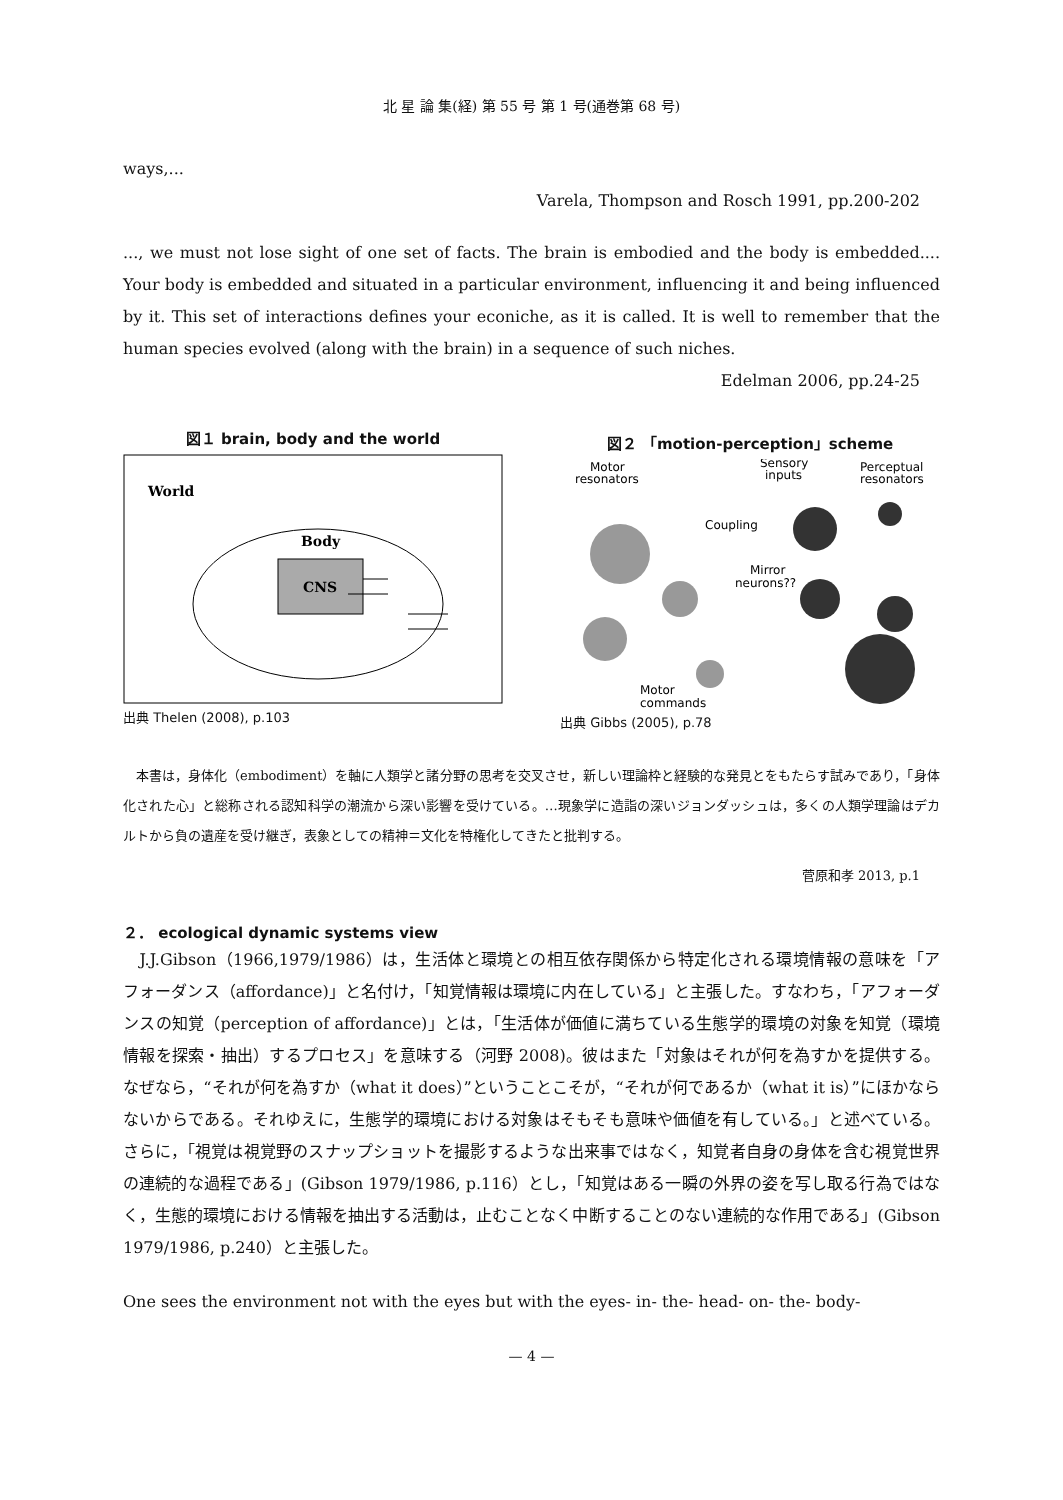北 星 論 集(経) 第 55 号 第 1 号(通巻第 68 号)
ways,...
Varela, Thompson and Rosch 1991, pp.200-202
..., we must not lose sight of one set of facts. The brain is embodied and the body is embedded.... Your body is embedded and situated in a particular environment, influencing it and being influenced by it. This set of interactions defines your econiche, as it is called. It is well to remember that the human species evolved (along with the brain) in a sequence of such niches.
Edelman 2006, pp.24-25
図１ brain, body and the world
World
Body
CNS
出典 Thelen (2008), p.103
図２ 「motion-perception」scheme
Motor
resonators
Sensory
inputs
Perceptual
resonators
Coupling
Mirror
neurons??
Motor
commands
出典 Gibbs (2005), p.78
　本書は，身体化（embodiment）を軸に人類学と諸分野の思考を交叉させ，新しい理論枠と経験的な発見とをもたらす試みであり，「身体化された心」と総称される認知科学の潮流から深い影響を受けている。…現象学に造詣の深いジョンダッシュは，多くの人類学理論はデカルトから負の遺産を受け継ぎ，表象としての精神＝文化を特権化してきたと批判する。
菅原和孝 2013, p.1
２． ecological dynamic systems view
　J.J.Gibson（1966,1979/1986）は，生活体と環境との相互依存関係から特定化される環境情報の意味を「アフォーダンス（affordance)」と名付け，「知覚情報は環境に内在している」と主張した。すなわち，「アフォーダンスの知覚（perception of affordance)」とは，「生活体が価値に満ちている生態学的環境の対象を知覚（環境情報を探索・抽出）するプロセス」を意味する（河野 2008)。彼はまた「対象はそれが何を為すかを提供する。なぜなら，“それが何を為すか（what it does）”ということこそが，“それが何であるか（what it is）”にほかならないからである。それゆえに，生態学的環境における対象はそもそも意味や価値を有している。」と述べている。さらに，「視覚は視覚野のスナップショットを撮影するような出来事ではなく，知覚者自身の身体を含む視覚世界の連続的な過程である」(Gibson 1979/1986, p.116）とし，「知覚はある一瞬の外界の姿を写し取る行為ではなく，生態的環境における情報を抽出する活動は，止むことなく中断することのない連続的な作用である」(Gibson 1979/1986, p.240）と主張した。
One sees the environment not with the eyes but with the eyes- in- the- head- on- the- body-
— 4 —